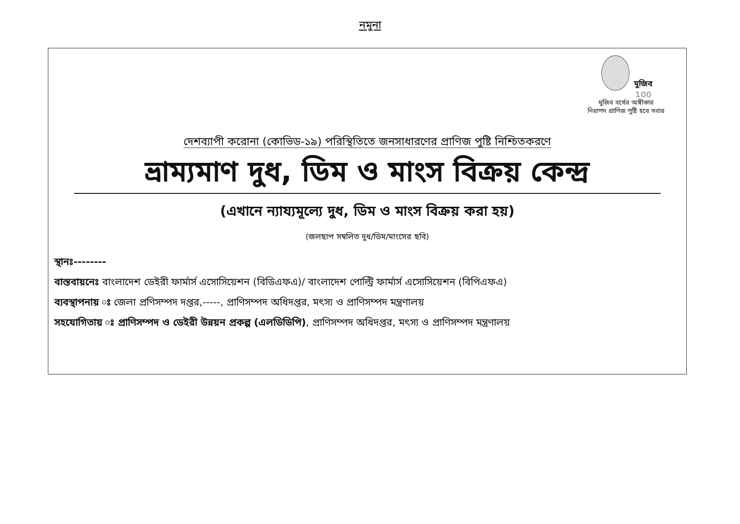নমুনা
মুজিব 100
মুজিব বর্ষের অঙ্গীকার
নিরাপদ প্রাণিজ পুষ্টি হবে সবার
দেশব্যাপী করোনা (কোভিড-১৯) পরিস্থিতিতে জনসাধারণের প্রাণিজ পুষ্টি নিশ্চিতকরণে
ভ্রাম্যমাণ দুধ, ডিম ও মাংস বিক্রয় কেন্দ্র
(এখানে ন্যায্যমূল্যে দুধ, ডিম ও মাংস বিক্রয় করা হয়)
(জলছাপ সম্বলিত দুধ/ডিম/মাংসের ছবি)
স্থানঃ--------
বাস্তবায়নেঃ বাংলাদেশ ডেইরী ফার্মার্স এসোসিয়েশন (বিডিএফএ)/ বাংলাদেশ পোল্ট্রি ফার্মার্স এসোসিয়েশন (বিপিএফএ)
ব্যবস্থাপনায় ঃ জেলা প্রণিসম্পদ দপ্তর,-----, প্রাণিসম্পদ অধিদপ্তর, মৎস্য ও প্রাণিসম্পদ মন্ত্রণালয়
সহযোগিতায় ঃ প্রাণিসম্পদ ও ডেইরী উন্নয়ন প্রকল্প (এলডিডিপি), প্রাণিসম্পদ অধিদপ্তর, মৎস্য ও প্রাণিসম্পদ মন্ত্রণালয়